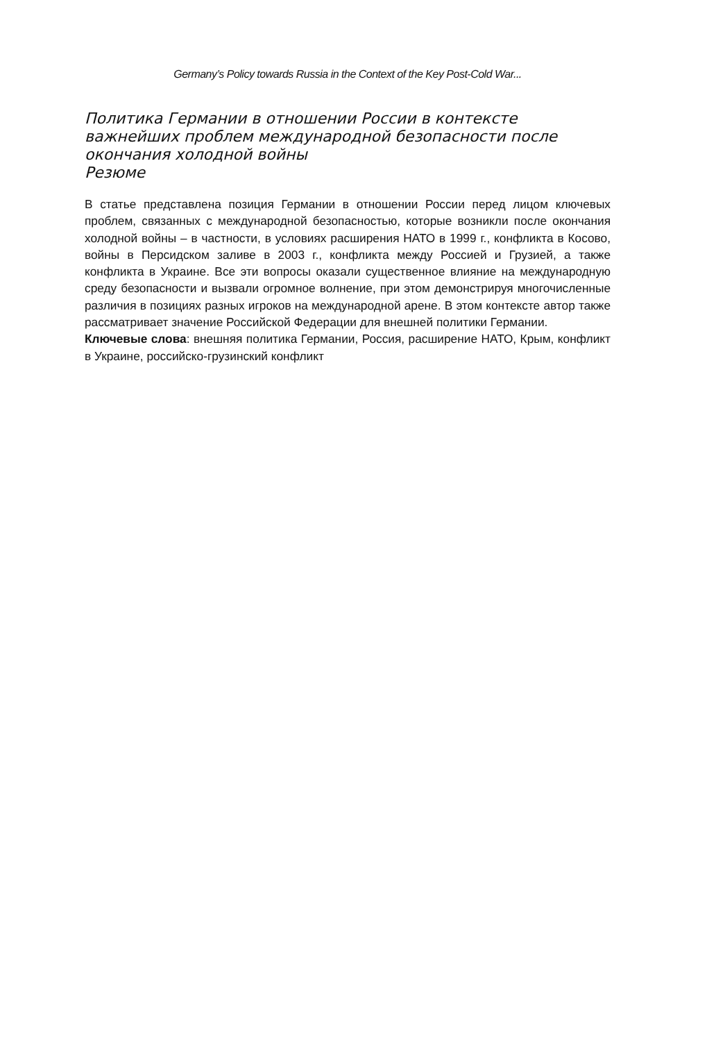Germany’s Policy towards Russia in the Context of the Key Post-Cold War...
Политика Германии в отношении России в контексте важнейших проблем международной безопасности после окончания холодной войны
Резюме
В статье представлена позиция Германии в отношении России перед лицом ключевых проблем, связанных с международной безопасностью, которые возникли после окончания холодной войны – в частности, в условиях расширения НАТО в 1999 г., конфликта в Косово, войны в Персидском заливе в 2003 г., конфликта между Россией и Грузией, а также конфликта в Украине. Все эти вопросы оказали существенное влияние на международную среду безопасности и вызвали огромное волнение, при этом демонстрируя многочисленные различия в позициях разных игроков на международной арене. В этом контексте автор также рассматривает значение Российской Федерации для внешней политики Германии.
Ключевые слова: внешняя политика Германии, Россия, расширение НАТО, Крым, конфликт в Украине, российско-грузинский конфликт